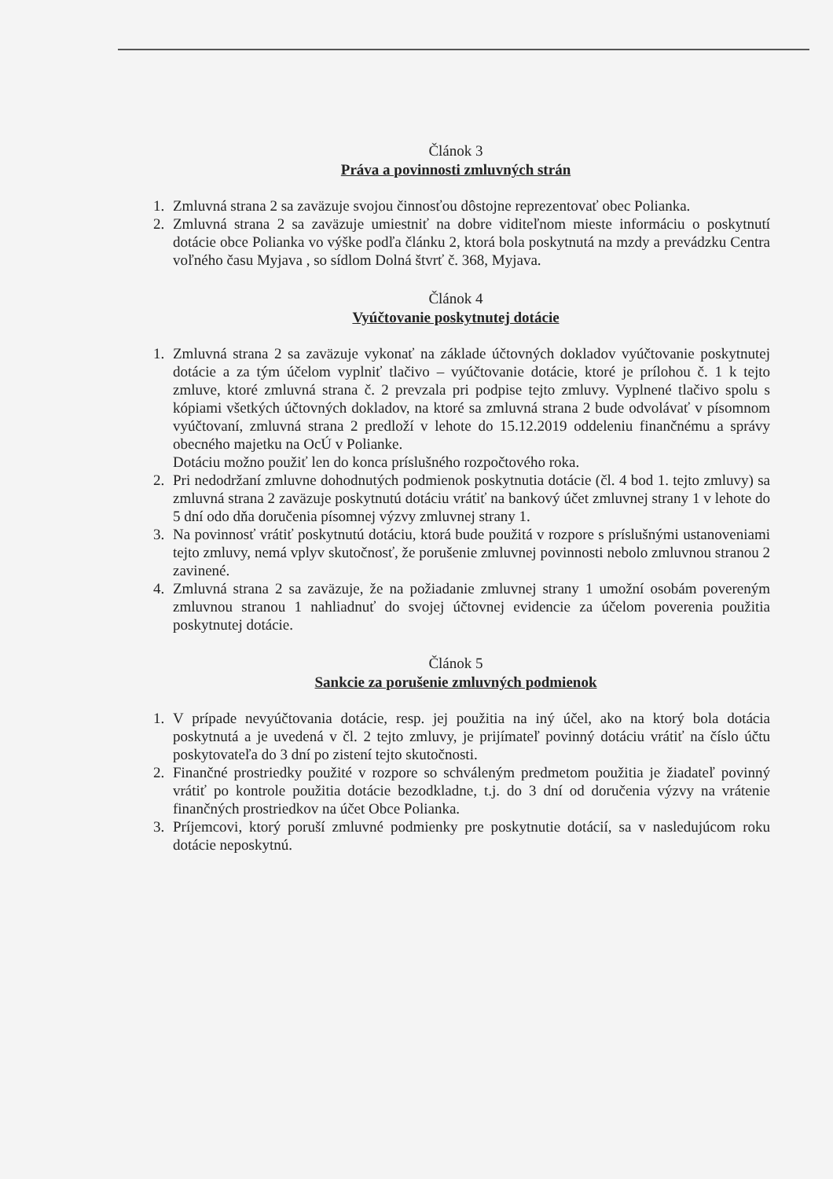Článok 3
Práva a povinnosti zmluvných strán
1. Zmluvná strana 2 sa zaväzuje svojou činnosťou dôstojne reprezentovať obec Polianka.
2. Zmluvná strana 2 sa zaväzuje umiestniť na dobre viditeľnom mieste informáciu o poskytnutí dotácie obce Polianka vo výške podľa článku 2, ktorá bola poskytnutá na mzdy a prevádzku Centra voľného času Myjava , so sídlom Dolná štvrť č. 368, Myjava.
Článok 4
Vyúčtovanie poskytnutej dotácie
1. Zmluvná strana 2 sa zaväzuje vykonať na základe účtovných dokladov vyúčtovanie poskytnutej dotácie a za tým účelom vyplniť tlačivo – vyúčtovanie dotácie, ktoré je prílohou č. 1 k tejto zmluve, ktoré zmluvná strana č. 2 prevzala pri podpise tejto zmluvy. Vyplnené tlačivo spolu s kópiami všetkých účtovných dokladov, na ktoré sa zmluvná strana 2 bude odvolávať v písomnom vyúčtovaní, zmluvná strana 2 predloží v lehote do 15.12.2019 oddeleniu finančnému a správy obecného majetku na OcÚ v Polianke.
Dotáciu možno použiť len do konca príslušného rozpočtového roka.
2. Pri nedodržaní zmluvne dohodnutých podmienok poskytnutia dotácie (čl. 4 bod 1. tejto zmluvy) sa zmluvná strana 2 zaväzuje poskytnutú dotáciu vrátiť na bankový účet zmluvnej strany 1 v lehote do 5 dní odo dňa doručenia písomnej výzvy zmluvnej strany 1.
3. Na povinnosť vrátiť poskytnutú dotáciu, ktorá bude použitá v rozpore s príslušnými ustanoveniami tejto zmluvy, nemá vplyv skutočnosť, že porušenie zmluvnej povinnosti nebolo zmluvnou stranou 2 zavinené.
4. Zmluvná strana 2 sa zaväzuje, že na požiadanie zmluvnej strany 1 umožní osobám povereným zmluvnou stranou 1 nahliadnuť do svojej účtovnej evidencie za účelom poverenia použitia poskytnutej dotácie.
Článok 5
Sankcie za porušenie zmluvných podmienok
1. V prípade nevyúčtovania dotácie, resp. jej použitia na iný účel, ako na ktorý bola dotácia poskytnutá a je uvedená v čl. 2 tejto zmluvy, je prijímateľ povinný dotáciu vrátiť na číslo účtu poskytovateľa do 3 dní po zistení tejto skutočnosti.
2. Finančné prostriedky použité v rozpore so schváleným predmetom použitia je žiadateľ povinný vrátiť po kontrole použitia dotácie bezodkladne, t.j. do 3 dní od doručenia výzvy na vrátenie finančných prostriedkov na účet Obce Polianka.
3. Príjemcovi, ktorý poruší zmluvné podmienky pre poskytnutie dotácií, sa v nasledujúcom roku dotácie neposkytnú.